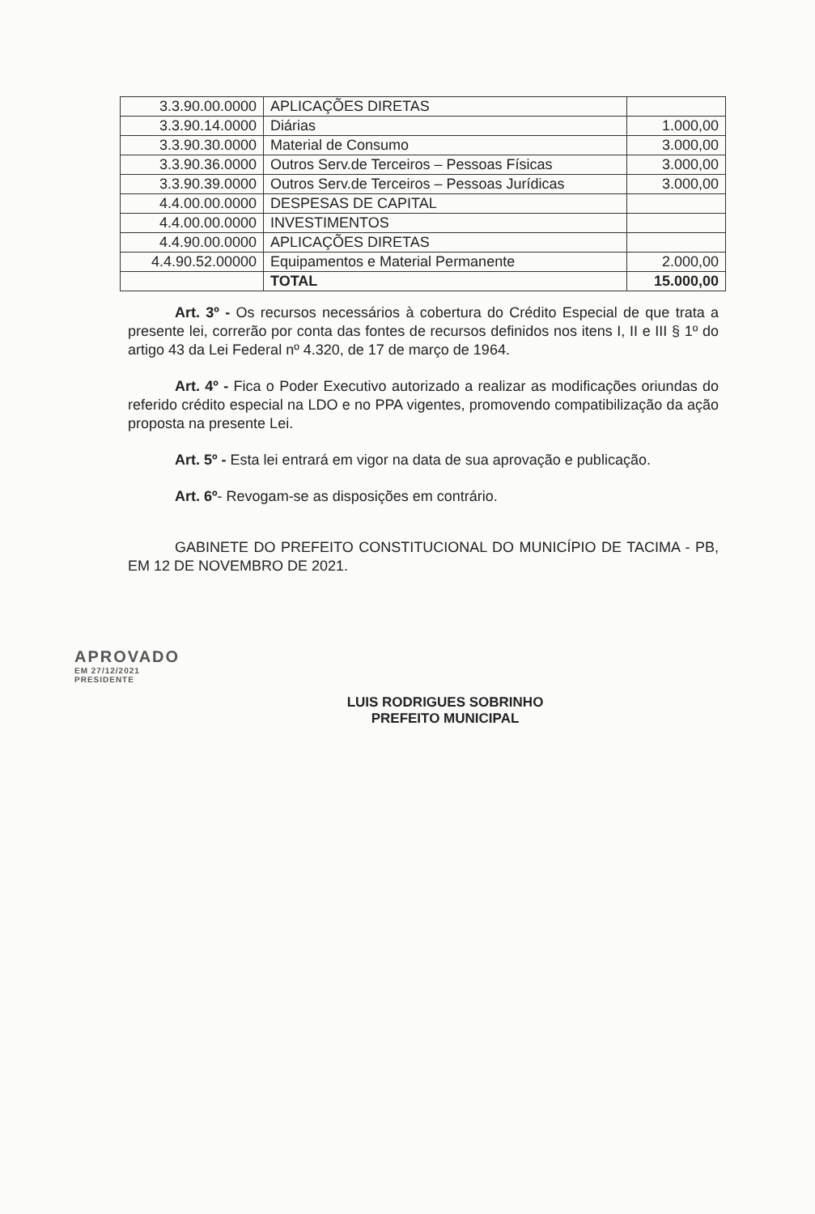| 3.3.90.00.0000 | APLICAÇÕES DIRETAS | |
| 3.3.90.14.0000 | Diárias | 1.000,00 |
| 3.3.90.30.0000 | Material de Consumo | 3.000,00 |
| 3.3.90.36.0000 | Outros Serv.de Terceiros – Pessoas Físicas | 3.000,00 |
| 3.3.90.39.0000 | Outros Serv.de Terceiros – Pessoas Jurídicas | 3.000,00 |
| 4.4.00.00.0000 | DESPESAS DE CAPITAL | |
| 4.4.00.00.0000 | INVESTIMENTOS | |
| 4.4.90.00.0000 | APLICAÇÕES DIRETAS | |
| 4.4.90.52.00000 | Equipamentos e Material Permanente | 2.000,00 |
| | TOTAL | 15.000,00 |
Art. 3º - Os recursos necessários à cobertura do Crédito Especial de que trata a presente lei, correrão por conta das fontes de recursos definidos nos itens I, II e III § 1º do artigo 43 da Lei Federal nº 4.320, de 17 de março de 1964.
Art. 4º - Fica o Poder Executivo autorizado a realizar as modificações oriundas do referido crédito especial na LDO e no PPA vigentes, promovendo compatibilização da ação proposta na presente Lei.
Art. 5º - Esta lei entrará em vigor na data de sua aprovação e publicação.
Art. 6º- Revogam-se as disposições em contrário.
GABINETE DO PREFEITO CONSTITUCIONAL DO MUNICÍPIO DE TACIMA - PB, EM 12 DE NOVEMBRO DE 2021.
APROVADO
EM 27/12/2021
PRESIDENTE
LUIS RODRIGUES SOBRINHO
PREFEITO MUNICIPAL